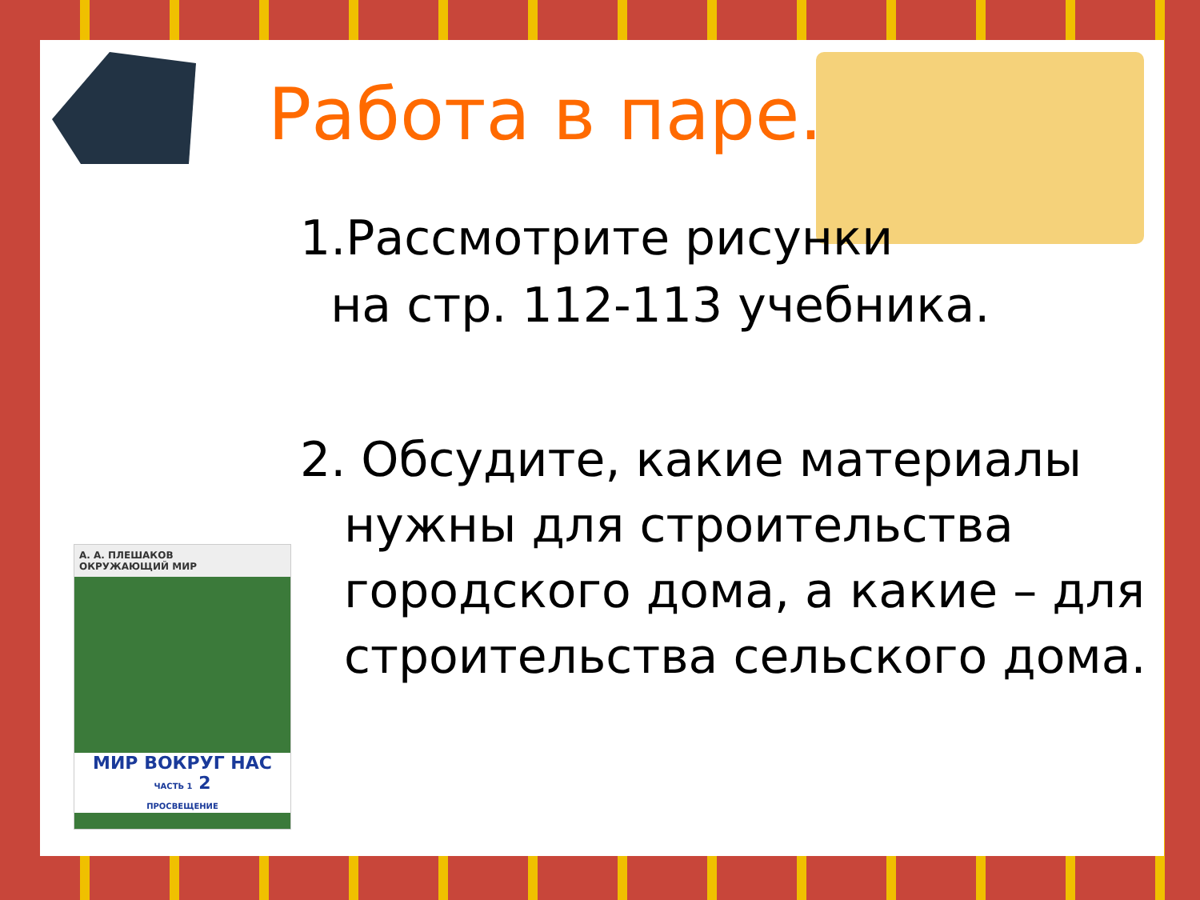А. А. ПЛЕШАКОВ
ОКРУЖАЮЩИЙ МИР
МИР ВОКРУГ НАС
ЧАСТЬ 1 2
ПРОСВЕЩЕНИЕ
Работа в паре.
1.Рассмотрите рисунки
на стр. 112-113 учебника.
2. Обсудите, какие материалы нужны для строительства городского дома, а какие – для строительства сельского дома.